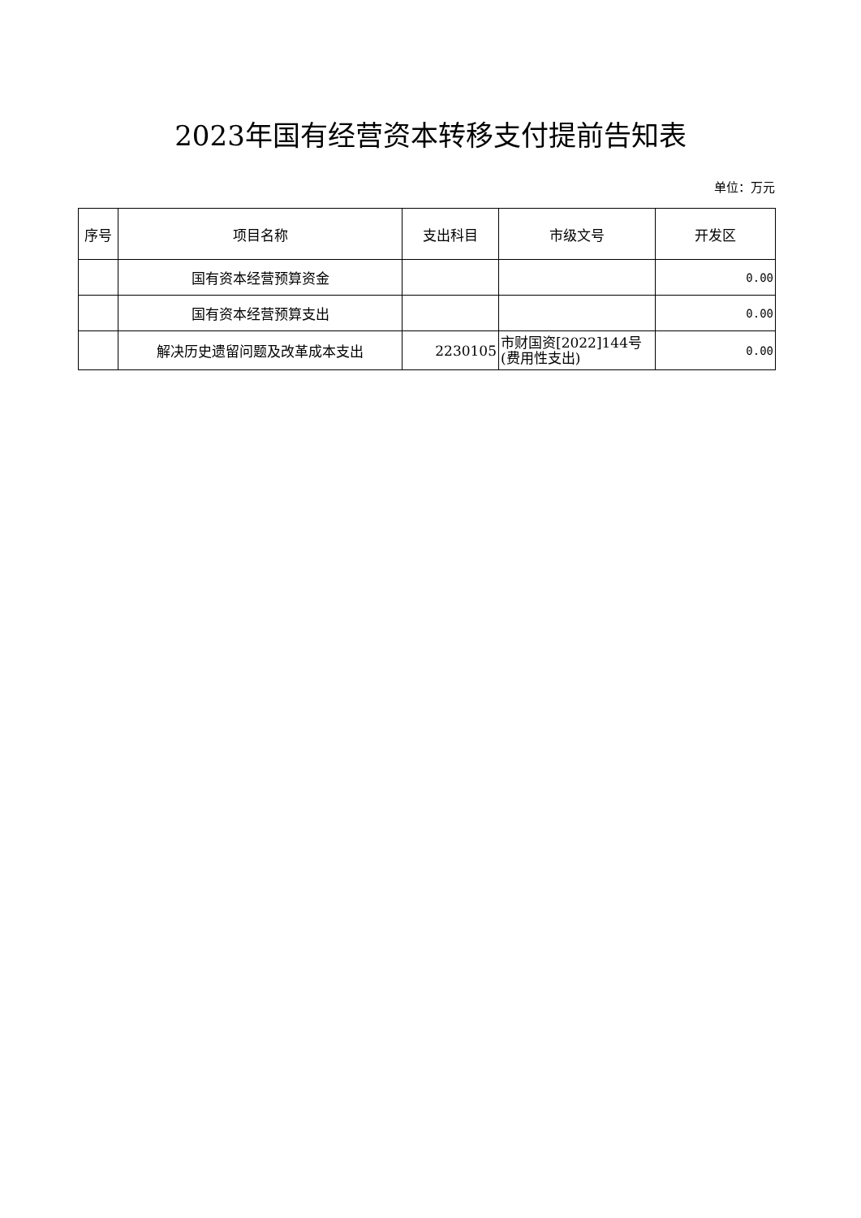2023年国有经营资本转移支付提前告知表
单位：万元
| 序号 | 项目名称 | 支出科目 | 市级文号 | 开发区 |
| --- | --- | --- | --- | --- |
| | 国有资本经营预算资金 | | | 0.00 |
| | 国有资本经营预算支出 | | | 0.00 |
| | 解决历史遗留问题及改革成本支出 | 2230105 | 市财国资[2022]144号(费用性支出) | 0.00 |